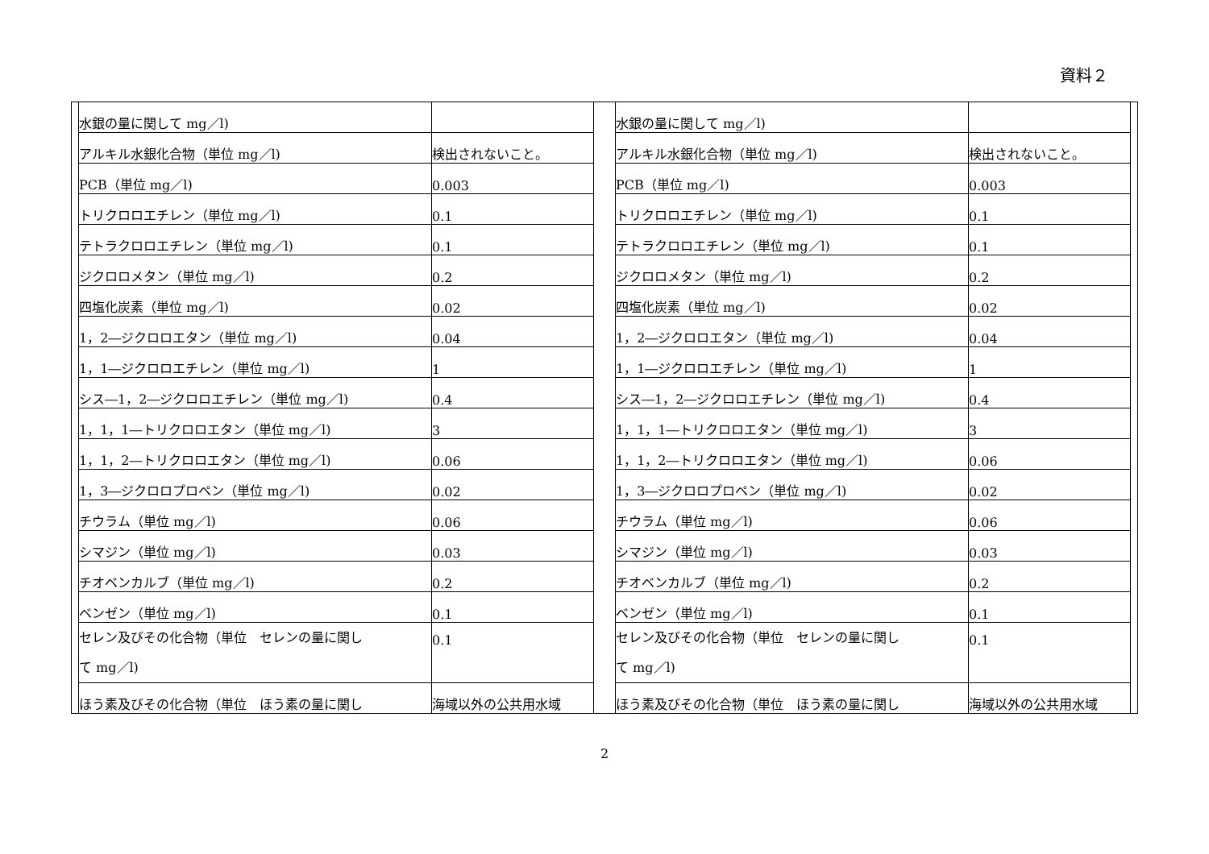資料２
| 水銀の量に関して mg／l) | |
| アルキル水銀化合物（単位 mg／l) | 検出されないこと。 |
| PCB（単位 mg／l) | 0.003 |
| トリクロロエチレン（単位 mg／l) | 0.1 |
| テトラクロロエチレン（単位 mg／l) | 0.1 |
| ジクロロメタン（単位 mg／l) | 0.2 |
| 四塩化炭素（単位 mg／l) | 0.02 |
| 1，2―ジクロロエタン（単位 mg／l) | 0.04 |
| 1，1―ジクロロエチレン（単位 mg／l) | 1 |
| シス―1，2―ジクロロエチレン（単位 mg／l) | 0.4 |
| 1，1，1―トリクロロエタン（単位 mg／l) | 3 |
| 1，1，2―トリクロロエタン（単位 mg／l) | 0.06 |
| 1，3―ジクロロプロペン（単位 mg／l) | 0.02 |
| チウラム（単位 mg／l) | 0.06 |
| シマジン（単位 mg／l) | 0.03 |
| チオベンカルブ（単位 mg／l) | 0.2 |
| ベンゼン（単位 mg／l) | 0.1 |
| セレン及びその化合物（単位 セレンの量に関し て mg／l) | 0.1 |
| ほう素及びその化合物（単位 ほう素の量に関し | 海域以外の公共用水域 |
| 水銀の量に関して mg／l) | |
| アルキル水銀化合物（単位 mg／l) | 検出されないこと。 |
| PCB（単位 mg／l) | 0.003 |
| トリクロロエチレン（単位 mg／l) | 0.1 |
| テトラクロロエチレン（単位 mg／l) | 0.1 |
| ジクロロメタン（単位 mg／l) | 0.2 |
| 四塩化炭素（単位 mg／l) | 0.02 |
| 1，2―ジクロロエタン（単位 mg／l) | 0.04 |
| 1，1―ジクロロエチレン（単位 mg／l) | 1 |
| シス―1，2―ジクロロエチレン（単位 mg／l) | 0.4 |
| 1，1，1―トリクロロエタン（単位 mg／l) | 3 |
| 1，1，2―トリクロロエタン（単位 mg／l) | 0.06 |
| 1，3―ジクロロプロペン（単位 mg／l) | 0.02 |
| チウラム（単位 mg／l) | 0.06 |
| シマジン（単位 mg／l) | 0.03 |
| チオベンカルブ（単位 mg／l) | 0.2 |
| ベンゼン（単位 mg／l) | 0.1 |
| セレン及びその化合物（単位 セレンの量に関し て mg／l) | 0.1 |
| ほう素及びその化合物（単位 ほう素の量に関し | 海域以外の公共用水域 |
2